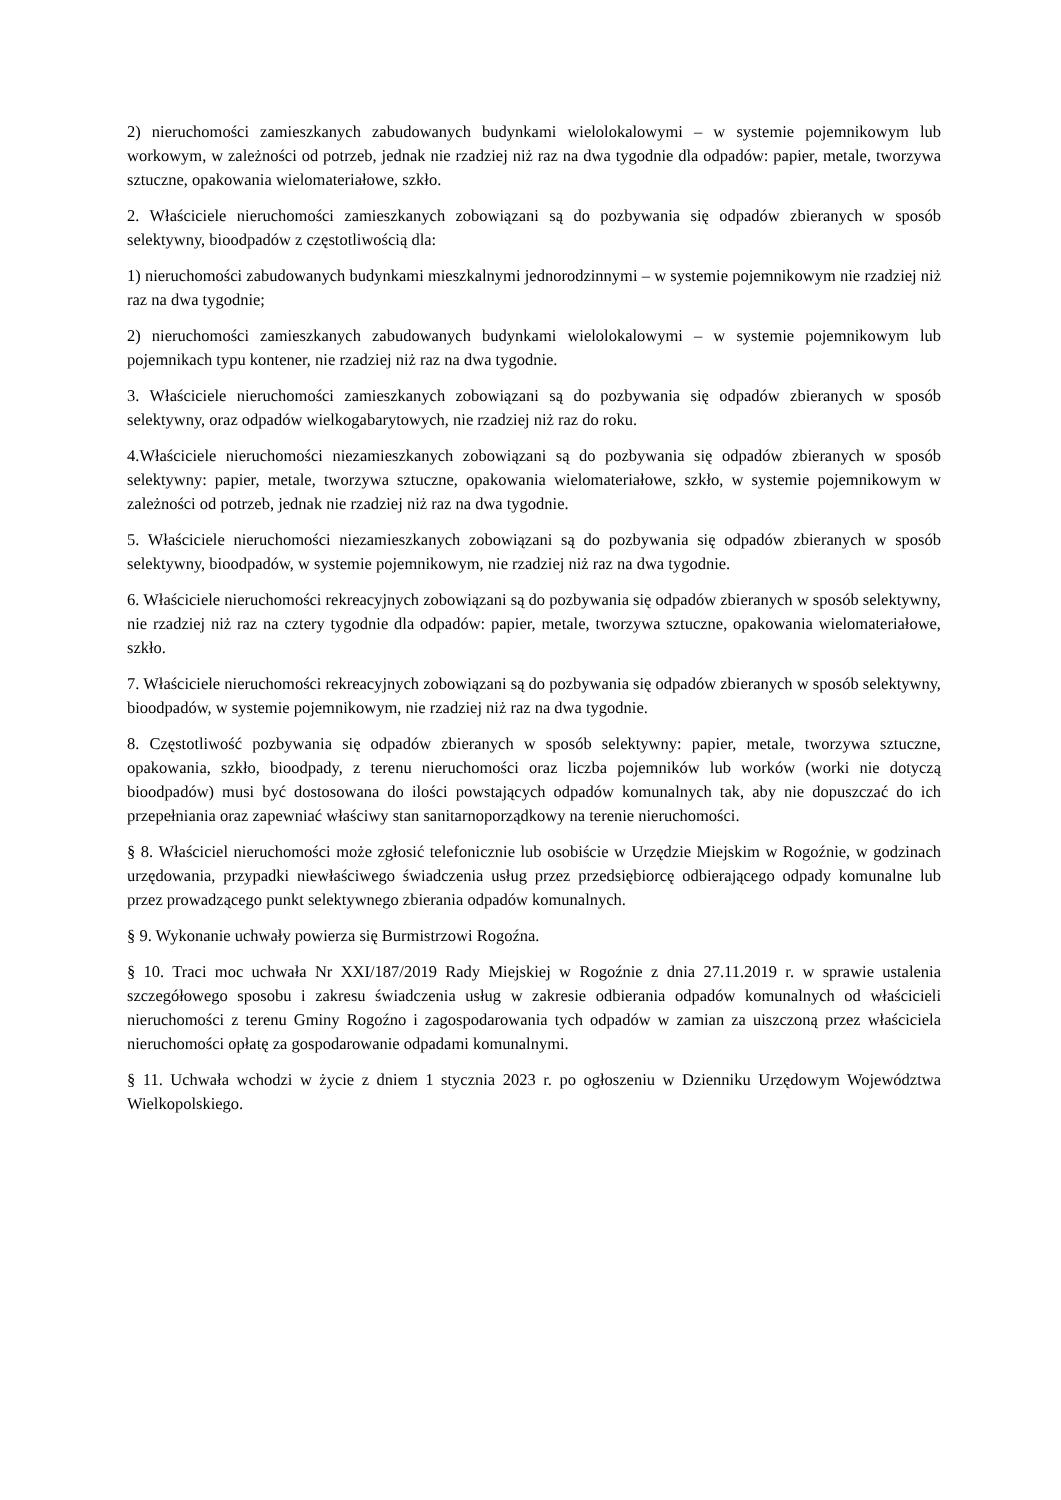2) nieruchomości zamieszkanych zabudowanych budynkami wielolokalowymi – w systemie pojemnikowym lub workowym, w zależności od potrzeb, jednak nie rzadziej niż raz na dwa tygodnie dla odpadów: papier, metale, tworzywa sztuczne, opakowania wielomateriałowe, szkło.
2. Właściciele nieruchomości zamieszkanych zobowiązani są do pozbywania się odpadów zbieranych w sposób selektywny, bioodpadów z częstotliwością dla:
1) nieruchomości zabudowanych budynkami mieszkalnymi jednorodzinnymi – w systemie pojemnikowym nie rzadziej niż raz na dwa tygodnie;
2) nieruchomości zamieszkanych zabudowanych budynkami wielolokalowymi – w systemie pojemnikowym lub pojemnikach typu kontener, nie rzadziej niż raz na dwa tygodnie.
3. Właściciele nieruchomości zamieszkanych zobowiązani są do pozbywania się odpadów zbieranych w sposób selektywny, oraz odpadów wielkogabarytowych, nie rzadziej niż raz do roku.
4.Właściciele nieruchomości niezamieszkanych zobowiązani są do pozbywania się odpadów zbieranych w sposób selektywny: papier, metale, tworzywa sztuczne, opakowania wielomateriałowe, szkło, w systemie pojemnikowym w zależności od potrzeb, jednak nie rzadziej niż raz na dwa tygodnie.
5. Właściciele nieruchomości niezamieszkanych zobowiązani są do pozbywania się odpadów zbieranych w sposób selektywny, bioodpadów, w systemie pojemnikowym, nie rzadziej niż raz na dwa tygodnie.
6. Właściciele nieruchomości rekreacyjnych zobowiązani są do pozbywania się odpadów zbieranych w sposób selektywny, nie rzadziej niż raz na cztery tygodnie dla odpadów: papier, metale, tworzywa sztuczne, opakowania wielomateriałowe, szkło.
7. Właściciele nieruchomości rekreacyjnych zobowiązani są do pozbywania się odpadów zbieranych w sposób selektywny, bioodpadów, w systemie pojemnikowym, nie rzadziej niż raz na dwa tygodnie.
8. Częstotliwość pozbywania się odpadów zbieranych w sposób selektywny: papier, metale, tworzywa sztuczne, opakowania, szkło, bioodpady, z terenu nieruchomości oraz liczba pojemników lub worków (worki nie dotyczą bioodpadów) musi być dostosowana do ilości powstających odpadów komunalnych tak, aby nie dopuszczać do ich przepełniania oraz zapewniać właściwy stan sanitarnoporządkowy na terenie nieruchomości.
§ 8. Właściciel nieruchomości może zgłosić telefonicznie lub osobiście w Urzędzie Miejskim w Rogoźnie, w godzinach urzędowania, przypadki niewłaściwego świadczenia usług przez przedsiębiorcę odbierającego odpady komunalne lub przez prowadzącego punkt selektywnego zbierania odpadów komunalnych.
§ 9. Wykonanie uchwały powierza się Burmistrzowi Rogoźna.
§ 10. Traci moc uchwała Nr XXI/187/2019 Rady Miejskiej w Rogoźnie z dnia 27.11.2019 r. w sprawie ustalenia szczegółowego sposobu i zakresu świadczenia usług w zakresie odbierania odpadów komunalnych od właścicieli nieruchomości z terenu Gminy Rogoźno i zagospodarowania tych odpadów w zamian za uiszczoną przez właściciela nieruchomości opłatę za gospodarowanie odpadami komunalnymi.
§ 11. Uchwała wchodzi w życie z dniem 1 stycznia 2023 r. po ogłoszeniu w Dzienniku Urzędowym Województwa Wielkopolskiego.